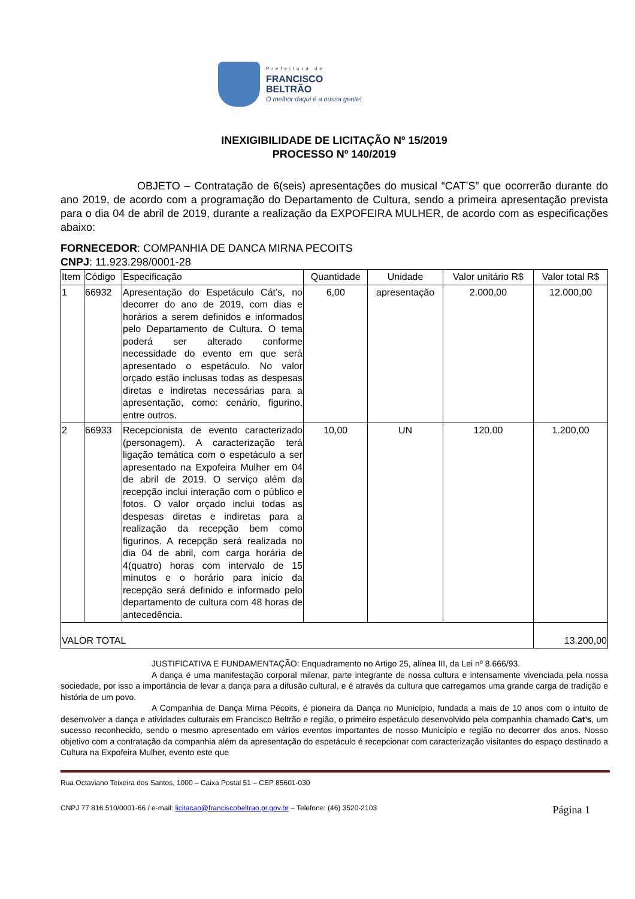Prefeitura de
FRANCISCO
BELTRÃO
O melhor daqui é a nossa gente!
INEXIGIBILIDADE DE LICITAÇÃO Nº 15/2019
PROCESSO Nº 140/2019
OBJETO – Contratação de 6(seis) apresentações do musical “CAT’S” que ocorrerão durante do ano 2019, de acordo com a programação do Departamento de Cultura, sendo a primeira apresentação prevista para o dia 04 de abril de 2019, durante a realização da EXPOFEIRA MULHER, de acordo com as especificações abaixo:
FORNECEDOR: COMPANHIA DE DANCA MIRNA PECOITS
CNPJ: 11.923.298/0001-28
| Item | Código | Especificação | Quantidade | Unidade | Valor unitário R$ | Valor total R$ |
| --- | --- | --- | --- | --- | --- | --- |
| 1 | 66932 | Apresentação do Espetáculo Cát’s, no decorrer do ano de 2019, com dias e horários a serem definidos e informados pelo Departamento de Cultura. O tema poderá ser alterado conforme necessidade do evento em que será apresentado o espetáculo. No valor orçado estão inclusas todas as despesas diretas e indiretas necessárias para a apresentação, como: cenário, figurino, entre outros. | 6,00 | apresentação | 2.000,00 | 12.000,00 |
| 2 | 66933 | Recepcionista de evento caracterizado (personagem). A caracterização terá ligação temática com o espetáculo a ser apresentado na Expofeira Mulher em 04 de abril de 2019. O serviço além da recepção inclui interação com o público e fotos. O valor orçado inclui todas as despesas diretas e indiretas para a realização da recepção bem como figurinos. A recepção será realizada no dia 04 de abril, com carga horária de 4(quatro) horas com intervalo de 15 minutos e o horário para inicio da recepção será definido e informado pelo departamento de cultura com 48 horas de antecedência. | 10,00 | UN | 120,00 | 1.200,00 |
| VALOR TOTAL | | | | | | 13.200,00 |
JUSTIFICATIVA E FUNDAMENTAÇÃO: Enquadramento no Artigo 25, alínea III, da Lei nº 8.666/93.
A dança é uma manifestação corporal milenar, parte integrante de nossa cultura e intensamente vivenciada pela nossa sociedade, por isso a importância de levar a dança para a difusão cultural, e é através da cultura que carregamos uma grande carga de tradição e história de um povo.
A Companhia de Dança Mirna Pécoits, é pioneira da Dança no Município, fundada a mais de 10 anos com o intuito de desenvolver a dança e atividades culturais em Francisco Beltrão e região, o primeiro espetáculo desenvolvido pela companhia chamado Cat’s, um sucesso reconhecido, sendo o mesmo apresentado em vários eventos importantes de nosso Município e região no decorrer dos anos. Nosso objetivo com a contratação da companhia além da apresentação do espetáculo é recepcionar com caracterização visitantes do espaço destinado a Cultura na Expofeira Mulher, evento este que
Rua Octaviano Teixeira dos Santos, 1000 – Caixa Postal 51 – CEP 85601-030
CNPJ 77.816.510/0001-66 / e-mail: licitacao@franciscobeltrao.pr.gov.br – Telefone: (46) 3520-2103 Página 1